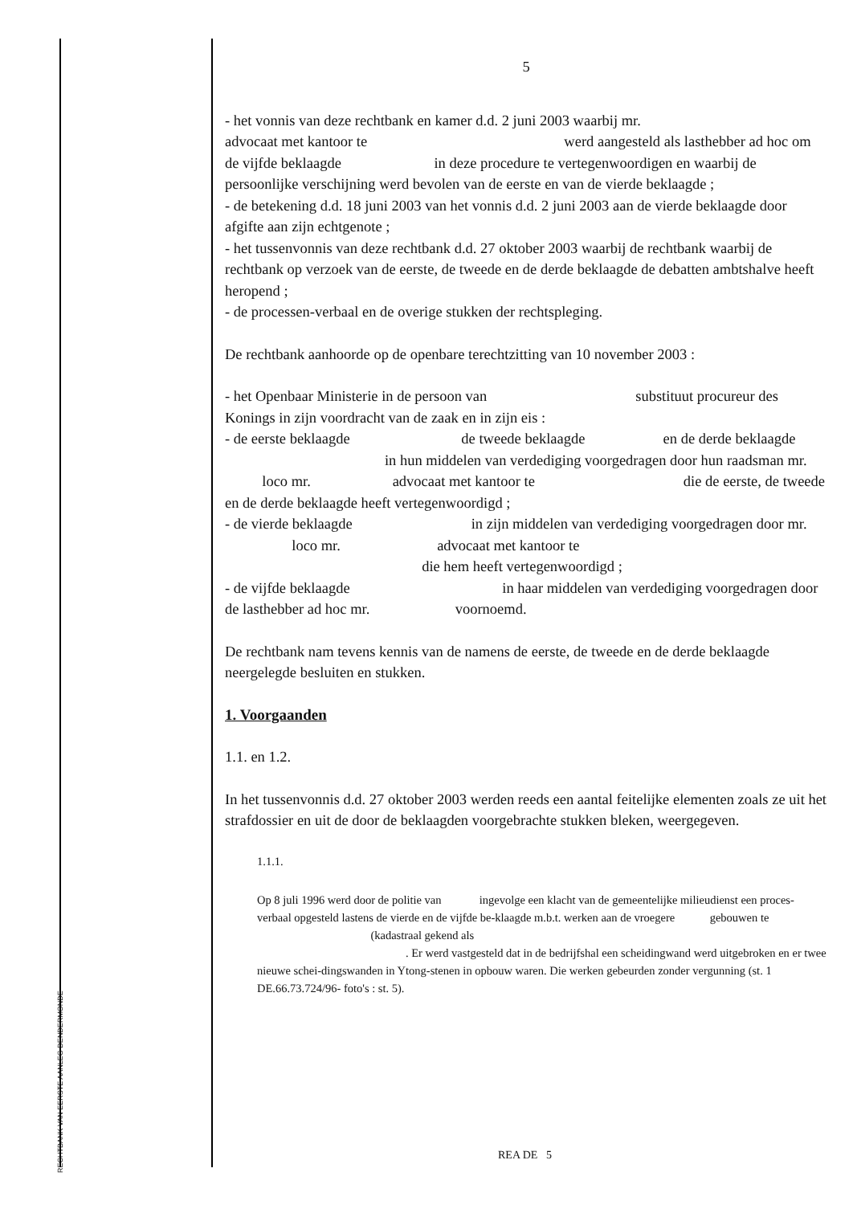RECHTBANK VAN EERSTE AANLEG DENDERMONDE
5
- het vonnis van deze rechtbank en kamer d.d. 2 juni 2003 waarbij mr.
advocaat met kantoor te werd aangesteld als lasthebber ad hoc om de vijfde beklaagde in deze procedure te vertegenwoordigen en waarbij de persoonlijke verschijning werd bevolen van de eerste en van de vierde beklaagde ;
- de betekening d.d. 18 juni 2003 van het vonnis d.d. 2 juni 2003 aan de vierde beklaagde door afgifte aan zijn echtgenote ;
- het tussenvonnis van deze rechtbank d.d. 27 oktober 2003 waarbij de rechtbank waarbij de rechtbank op verzoek van de eerste, de tweede en de derde beklaagde de debatten ambtshalve heeft heropend ;
- de processen-verbaal en de overige stukken der rechtspleging.
De rechtbank aanhoorde op de openbare terechtzitting van 10 november 2003 :
- het Openbaar Ministerie in de persoon van substituut procureur des Konings in zijn voordracht van de zaak en in zijn eis :
- de eerste beklaagde de tweede beklaagde en de derde beklaagde in hun middelen van verdediging voorgedragen door hun raadsman mr. loco mr. advocaat met kantoor te die de eerste, de tweede en de derde beklaagde heeft vertegenwoordigd ;
- de vierde beklaagde in zijn middelen van verdediging voorgedragen door mr. loco mr. advocaat met kantoor te
die hem heeft vertegenwoordigd ;
- de vijfde beklaagde in haar middelen van verdediging voorgedragen door de lasthebber ad hoc mr. voornoemd.
De rechtbank nam tevens kennis van de namens de eerste, de tweede en de derde beklaagde neergelegde besluiten en stukken.
1. Voorgaanden
1.1. en 1.2.
In het tussenvonnis d.d. 27 oktober 2003 werden reeds een aantal feitelijke elementen zoals ze uit het strafdossier en uit de door de beklaagden voorgebrachte stukken bleken, weergegeven.
1.1.1.
Op 8 juli 1996 werd door de politie van ingevolge een klacht van de gemeentelijke milieudienst een proces-verbaal opgesteld lastens de vierde en de vijfde be-klaagde m.b.t. werken aan de vroegere gebouwen te (kadastraal gekend als
. Er werd vastgesteld dat in de bedrijfshal een scheidingwand werd uitgebroken en er twee nieuwe schei-dingswanden in Ytong-stenen in opbouw waren. Die werken gebeurden zonder vergunning (st. 1 DE.66.73.724/96- foto's : st. 5).
REA DE 5